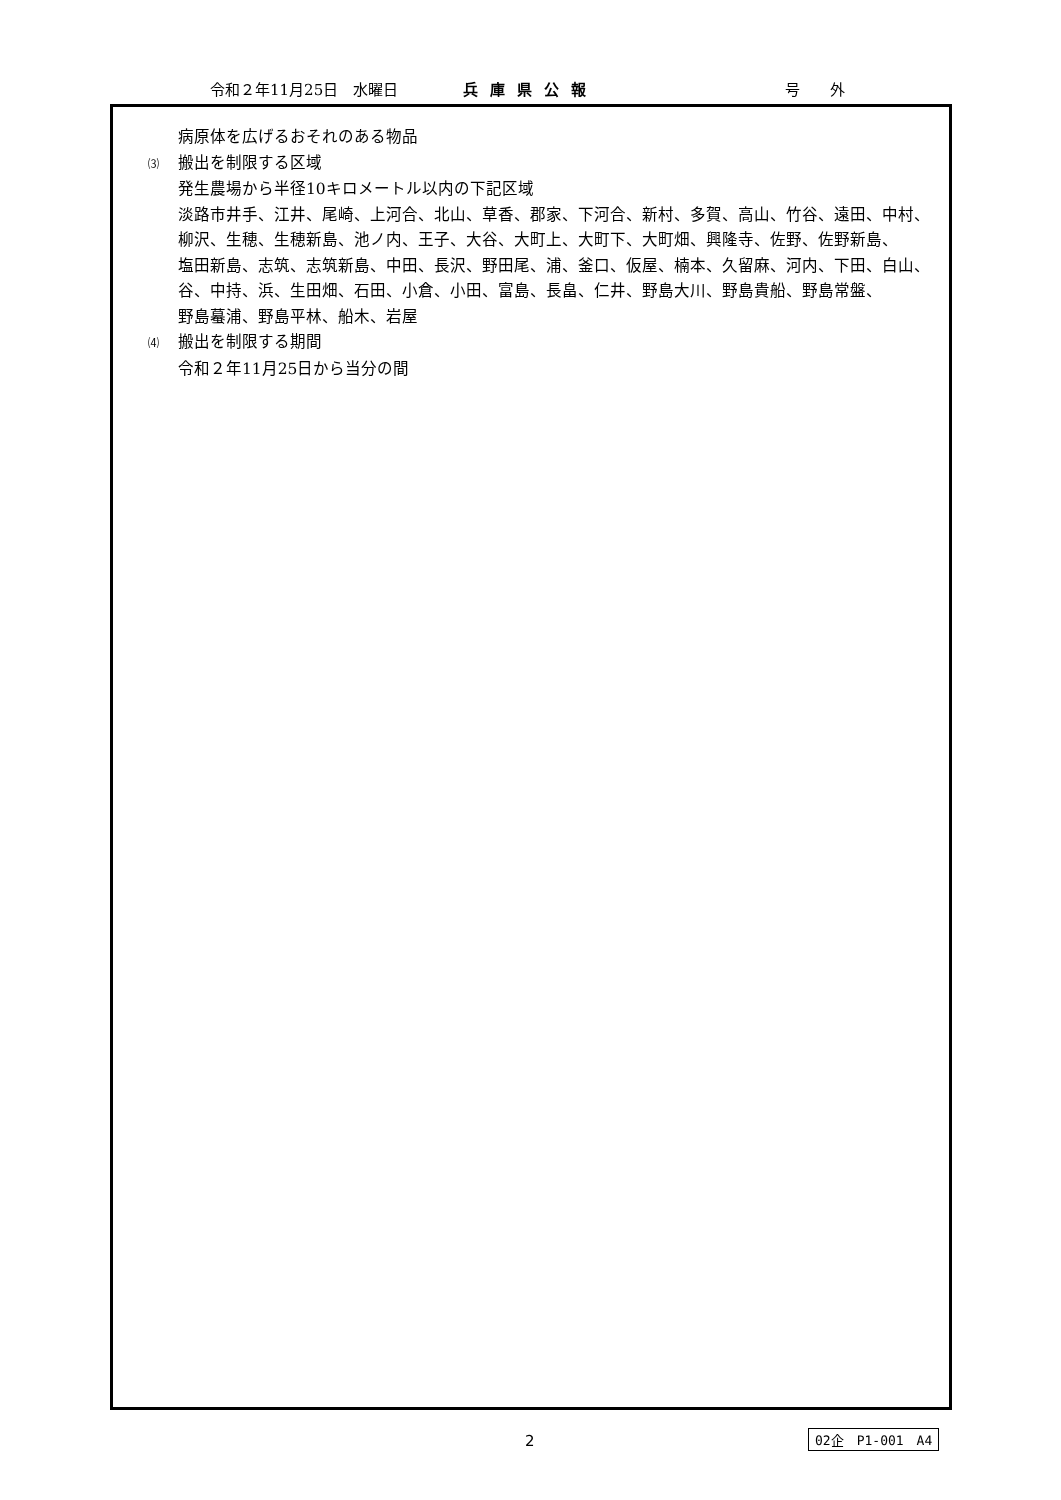令和２年11月25日　水曜日 兵庫県公報 号　　外
病原体を広げるおそれのある物品
⑶ 搬出を制限する区域
発生農場から半径10キロメートル以内の下記区域
淡路市井手、江井、尾崎、上河合、北山、草香、郡家、下河合、新村、多賀、高山、竹谷、遠田、中村、
柳沢、生穂、生穂新島、池ノ内、王子、大谷、大町上、大町下、大町畑、興隆寺、佐野、佐野新島、
塩田新島、志筑、志筑新島、中田、長沢、野田尾、浦、釜口、仮屋、楠本、久留麻、河内、下田、白山、
谷、中持、浜、生田畑、石田、小倉、小田、富島、長畠、仁井、野島大川、野島貴船、野島常盤、
野島蟇浦、野島平林、船木、岩屋
⑷ 搬出を制限する期間
令和２年11月25日から当分の間
2 02企　P1-001　A4